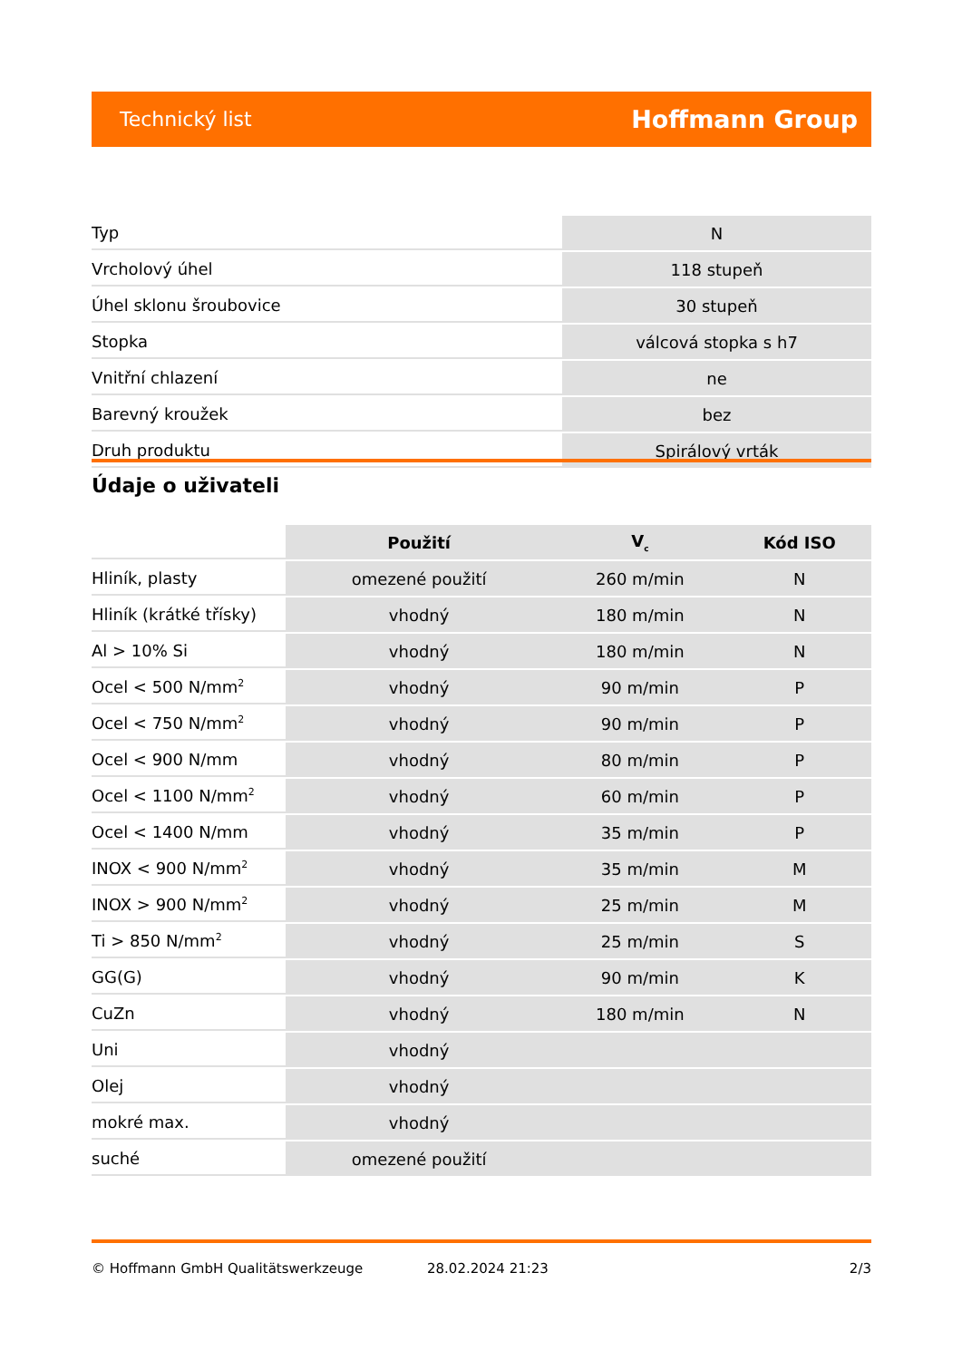Technický list Hoffmann Group
| Typ | N |
| Vrcholový úhel | 118 stupeň |
| Úhel sklonu šroubovice | 30 stupeň |
| Stopka | válcová stopka s h7 |
| Vnitřní chlazení | ne |
| Barevný kroužek | bez |
| Druh produktu | Spirálový vrták |
Údaje o uživateli
| | Použití | V<sub>c</sub> | Kód ISO |
| --- | --- | --- | --- |
| Hliník, plasty | omezené použití | 260 m/min | N |
| Hliník (krátké třísky) | vhodný | 180 m/min | N |
| Al > 10% Si | vhodný | 180 m/min | N |
| Ocel < 500 N/mm<sup>2</sup> | vhodný | 90 m/min | P |
| Ocel < 750 N/mm<sup>2</sup> | vhodný | 90 m/min | P |
| Ocel < 900 N/mm | vhodný | 80 m/min | P |
| Ocel < 1100 N/mm<sup>2</sup> | vhodný | 60 m/min | P |
| Ocel < 1400 N/mm | vhodný | 35 m/min | P |
| INOX < 900 N/mm<sup>2</sup> | vhodný | 35 m/min | M |
| INOX > 900 N/mm<sup>2</sup> | vhodný | 25 m/min | M |
| Ti > 850 N/mm<sup>2</sup> | vhodný | 25 m/min | S |
| GG(G) | vhodný | 90 m/min | K |
| CuZn | vhodný | 180 m/min | N |
| Uni | vhodný | | |
| Olej | vhodný | | |
| mokré max. | vhodný | | |
| suché | omezené použití | | |
© Hoffmann GmbH Qualitätswerkzeuge 28.02.2024 21:23 2/3